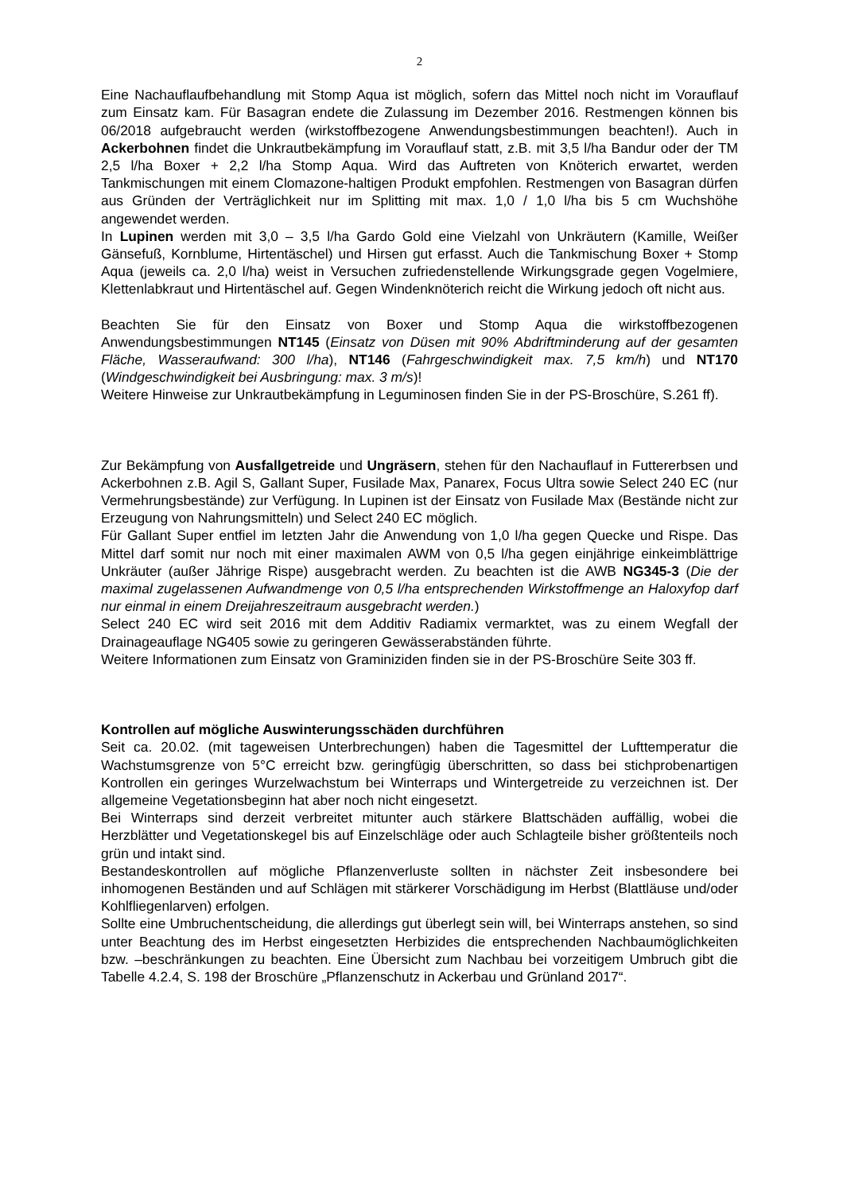2
Eine Nachauflaufbehandlung mit Stomp Aqua ist möglich, sofern das Mittel noch nicht im Vorauflauf zum Einsatz kam. Für Basagran endete die Zulassung im Dezember 2016. Restmengen können bis 06/2018 aufgebraucht werden (wirkstoffbezogene Anwendungsbestimmungen beachten!). Auch in Ackerbohnen findet die Unkrautbekämpfung im Vorauflauf statt, z.B. mit 3,5 l/ha Bandur oder der TM 2,5 l/ha Boxer + 2,2 l/ha Stomp Aqua. Wird das Auftreten von Knöterich erwartet, werden Tankmischungen mit einem Clomazone-haltigen Produkt empfohlen. Restmengen von Basagran dürfen aus Gründen der Verträglichkeit nur im Splitting mit max. 1,0 / 1,0 l/ha bis 5 cm Wuchshöhe angewendet werden.
In Lupinen werden mit 3,0 – 3,5 l/ha Gardo Gold eine Vielzahl von Unkräutern (Kamille, Weißer Gänsefuß, Kornblume, Hirtentäschel) und Hirsen gut erfasst. Auch die Tankmischung Boxer + Stomp Aqua (jeweils ca. 2,0 l/ha) weist in Versuchen zufriedenstellende Wirkungsgrade gegen Vogelmiere, Klettenlabkraut und Hirtentäschel auf. Gegen Windenknöterich reicht die Wirkung jedoch oft nicht aus.
Beachten Sie für den Einsatz von Boxer und Stomp Aqua die wirkstoffbezogenen Anwendungsbestimmungen NT145 (Einsatz von Düsen mit 90% Abdriftminderung auf der gesamten Fläche, Wasseraufwand: 300 l/ha), NT146 (Fahrgeschwindigkeit max. 7,5 km/h) und NT170 (Windgeschwindigkeit bei Ausbringung: max. 3 m/s)!
Weitere Hinweise zur Unkrautbekämpfung in Leguminosen finden Sie in der PS-Broschüre, S.261 ff).
Zur Bekämpfung von Ausfallgetreide und Ungräsern, stehen für den Nachauflauf in Futtererbsen und Ackerbohnen z.B. Agil S, Gallant Super, Fusilade Max, Panarex, Focus Ultra sowie Select 240 EC (nur Vermehrungsbestände) zur Verfügung. In Lupinen ist der Einsatz von Fusilade Max (Bestände nicht zur Erzeugung von Nahrungsmitteln) und Select 240 EC möglich.
Für Gallant Super entfiel im letzten Jahr die Anwendung von 1,0 l/ha gegen Quecke und Rispe. Das Mittel darf somit nur noch mit einer maximalen AWM von 0,5 l/ha gegen einjährige einkeimblättrige Unkräuter (außer Jährige Rispe) ausgebracht werden. Zu beachten ist die AWB NG345-3 (Die der maximal zugelassenen Aufwandmenge von 0,5 l/ha entsprechenden Wirkstoffmenge an Haloxyfop darf nur einmal in einem Dreijahreszeitraum ausgebracht werden.)
Select 240 EC wird seit 2016 mit dem Additiv Radiamix vermarktet, was zu einem Wegfall der Drainageauflage NG405 sowie zu geringeren Gewässerabständen führte.
Weitere Informationen zum Einsatz von Graminiziden finden sie in der PS-Broschüre Seite 303 ff.
Kontrollen auf mögliche Auswinterungsschäden durchführen
Seit ca. 20.02. (mit tageweisen Unterbrechungen) haben die Tagesmittel der Lufttemperatur die Wachstumsgrenze von 5°C erreicht bzw. geringfügig überschritten, so dass bei stichprobenartigen Kontrollen ein geringes Wurzelwachstum bei Winterraps und Wintergetreide zu verzeichnen ist. Der allgemeine Vegetationsbeginn hat aber noch nicht eingesetzt.
Bei Winterraps sind derzeit verbreitet mitunter auch stärkere Blattschäden auffällig, wobei die Herzblätter und Vegetationskegel bis auf Einzelschläge oder auch Schlagteile bisher größtenteils noch grün und intakt sind.
Bestandeskontrollen auf mögliche Pflanzenverluste sollten in nächster Zeit insbesondere bei inhomogenen Beständen und auf Schlägen mit stärkerer Vorschädigung im Herbst (Blattläuse und/oder Kohlfliegenlarven) erfolgen.
Sollte eine Umbruchentscheidung, die allerdings gut überlegt sein will, bei Winterraps anstehen, so sind unter Beachtung des im Herbst eingesetzten Herbizides die entsprechenden Nachbaumöglichkeiten bzw. –beschränkungen zu beachten. Eine Übersicht zum Nachbau bei vorzeitigem Umbruch gibt die Tabelle 4.2.4, S. 198 der Broschüre „Pflanzenschutz in Ackerbau und Grünland 2017“.